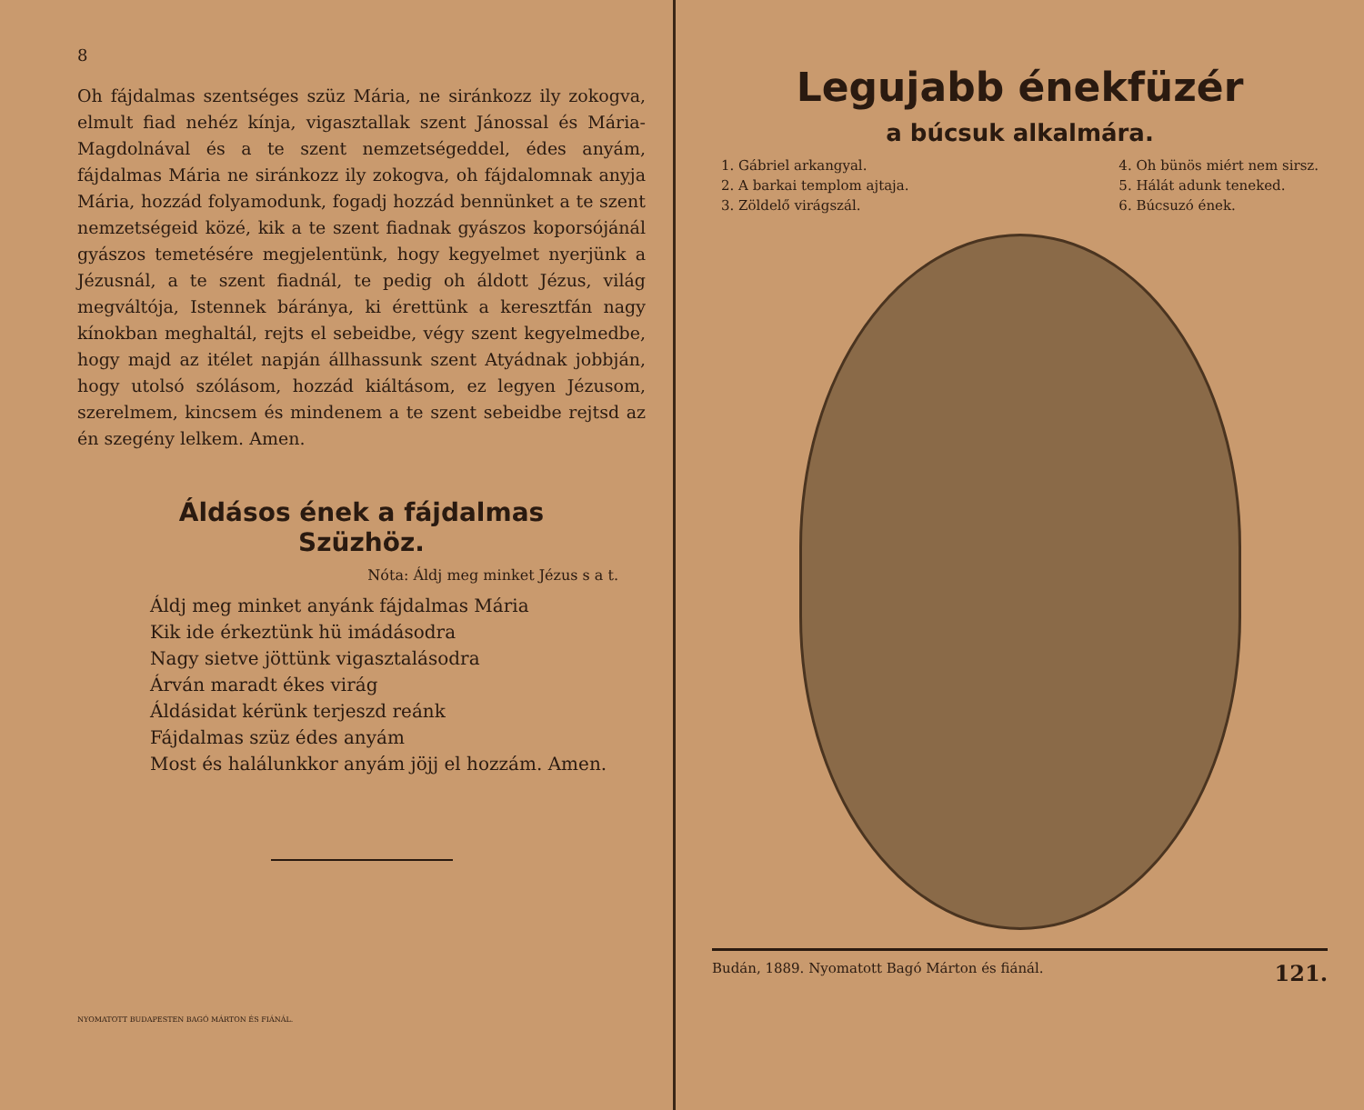8
Oh fájdalmas szentséges szüz Mária, ne siránkozz ily zokogva, elmult fiad nehéz kínja, vigasztallak szent Jánossal és Mária-Magdolnával és a te szent nemzetségeddel, édes anyám, fájdalmas Mária ne siránkozz ily zokogva, oh fájdalomnak anyja Mária, hozzád folyamodunk, fogadj hozzád bennünket a te szent nemzetségeid közé, kik a te szent fiadnak gyászos koporsójánál gyászos temetésére megjelentünk, hogy kegyelmet nyerjünk a Jézusnál, a te szent fiadnál, te pedig oh áldott Jézus, világ megváltója, Istennek báránya, ki érettünk a keresztfán nagy kínokban meghaltál, rejts el sebeidbe, végy szent kegyelmedbe, hogy majd az itélet napján állhassunk szent Atyádnak jobbján, hogy utolsó szólásom, hozzád kiáltásom, ez legyen Jézusom, szerelmem, kincsem és mindenem a te szent sebeidbe rejtsd az én szegény lelkem. Amen.
Áldásos ének a fájdalmas
Szüzhöz.
Nóta: Áldj meg minket Jézus s a t.
Áldj meg minket anyánk fájdalmas Mária
Kik ide érkeztünk hü imádásodra
Nagy sietve jöttünk vigasztalásodra
Árván maradt ékes virág
Áldásidat kérünk terjeszd reánk
Fájdalmas szüz édes anyám
Most és halálunkkor anyám jöjj el hozzám. Amen.
NYOMATOTT BUDAPESTEN BAGÓ MÁRTON ÉS FIÁNÁL.
Legujabb énekfüzér
a búcsuk alkalmára.
1. Gábriel arkangyal.
2. A barkai templom ajtaja.
3. Zöldelő virágszál.
4. Oh bünös miért nem sirsz.
5. Hálát adunk teneked.
6. Búcsuzó ének.
Budán, 1889. Nyomatott Bagó Márton és fiánál. 121.